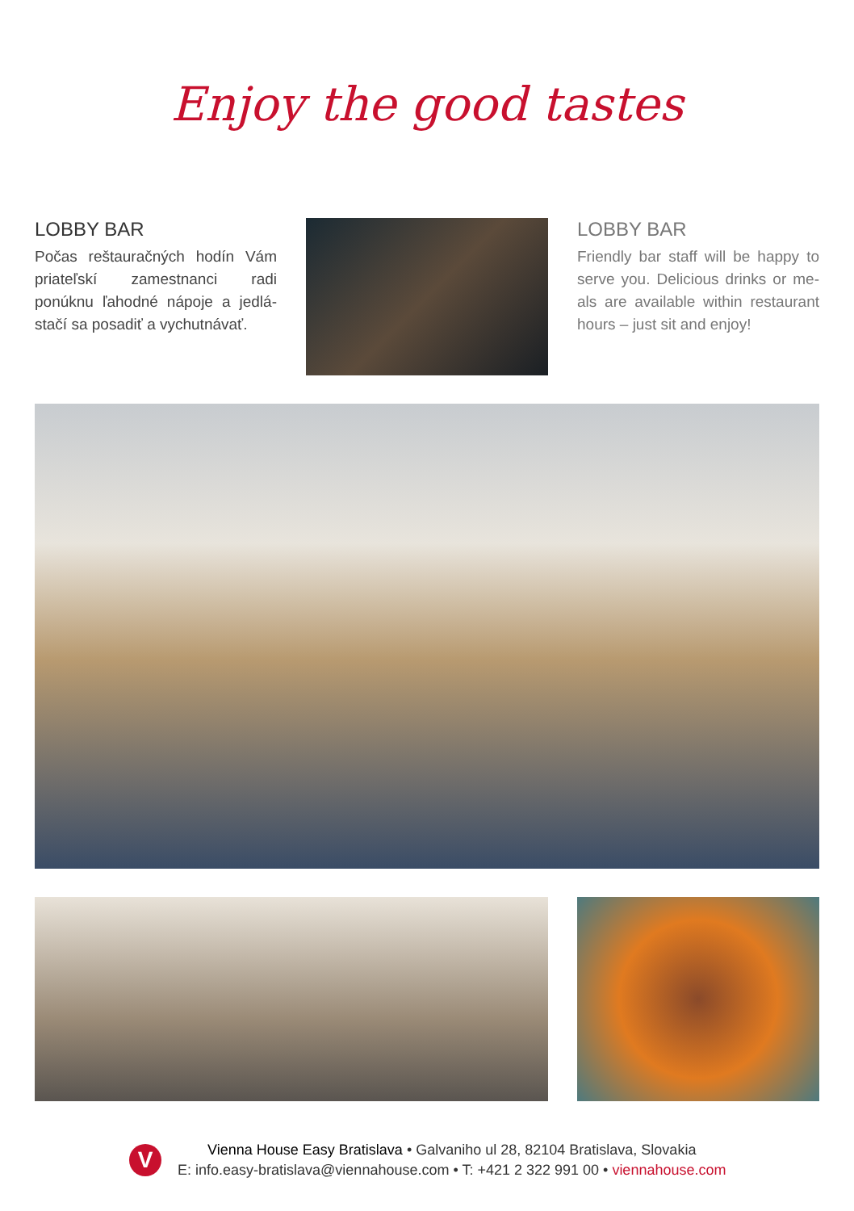Enjoy the good tastes
LOBBY BAR
Počas reštauračných hodín Vám priateľskí zamestnanci radi ponúknu ľahodné nápoje a jedlá- stačí sa posadiť a vychutnávať.
LOBBY BAR
Friendly bar staff will be happy to serve you. Delicious drinks or me- als are available within restaurant hours – just sit and enjoy!
V
Vienna House Easy Bratislava • Galvaniho ul 28, 82104 Bratislava, Slovakia
E: info.easy-bratislava@viennahouse.com • T: +421 2 322 991 00 • viennahouse.com